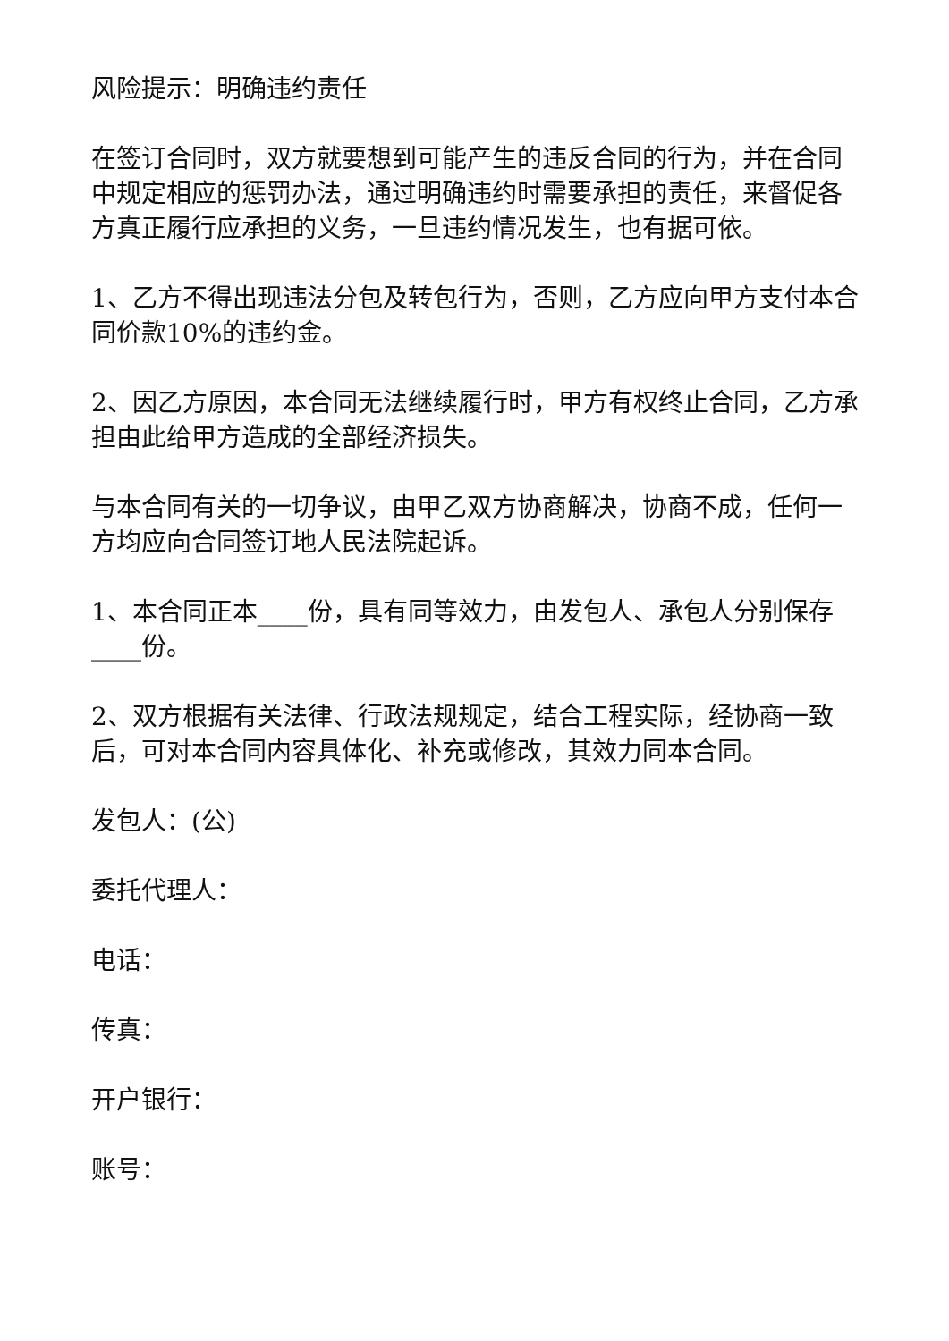风险提示：明确违约责任
在签订合同时，双方就要想到可能产生的违反合同的行为，并在合同中规定相应的惩罚办法，通过明确违约时需要承担的责任，来督促各方真正履行应承担的义务，一旦违约情况发生，也有据可依。
1、乙方不得出现违法分包及转包行为，否则，乙方应向甲方支付本合同价款10%的违约金。
2、因乙方原因，本合同无法继续履行时，甲方有权终止合同，乙方承担由此给甲方造成的全部经济损失。
与本合同有关的一切争议，由甲乙双方协商解决，协商不成，任何一方均应向合同签订地人民法院起诉。
1、本合同正本____份，具有同等效力，由发包人、承包人分别保存____份。
2、双方根据有关法律、行政法规规定，结合工程实际，经协商一致后，可对本合同内容具体化、补充或修改，其效力同本合同。
发包人：(公)
委托代理人：
电话：
传真：
开户银行：
账号：